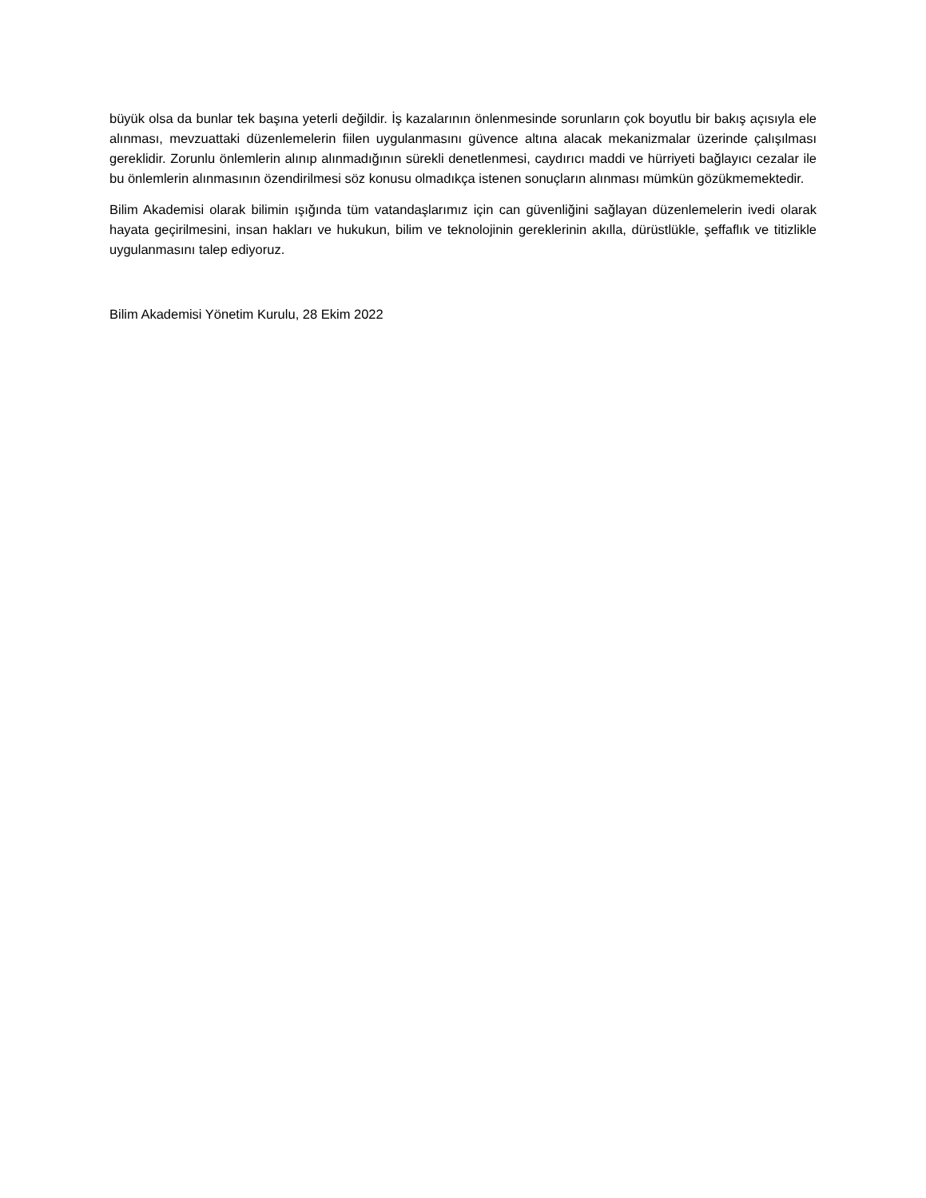büyük olsa da bunlar tek başına yeterli değildir. İş kazalarının önlenmesinde sorunların çok boyutlu bir bakış açısıyla ele alınması, mevzuattaki düzenlemelerin fiilen uygulanmasını güvence altına alacak mekanizmalar üzerinde çalışılması gereklidir. Zorunlu önlemlerin alınıp alınmadığının sürekli denetlenmesi, caydırıcı maddi ve hürriyeti bağlayıcı cezalar ile bu önlemlerin alınmasının özendirilmesi söz konusu olmadıkça istenen sonuçların alınması mümkün gözükmemektedir.
Bilim Akademisi olarak bilimin ışığında tüm vatandaşlarımız için can güvenliğini sağlayan düzenlemelerin ivedi olarak hayata geçirilmesini, insan hakları ve hukukun, bilim ve teknolojinin gereklerinin akılla, dürüstlükle, şeffaflık ve titizlikle uygulanmasını talep ediyoruz.
Bilim Akademisi Yönetim Kurulu, 28 Ekim 2022